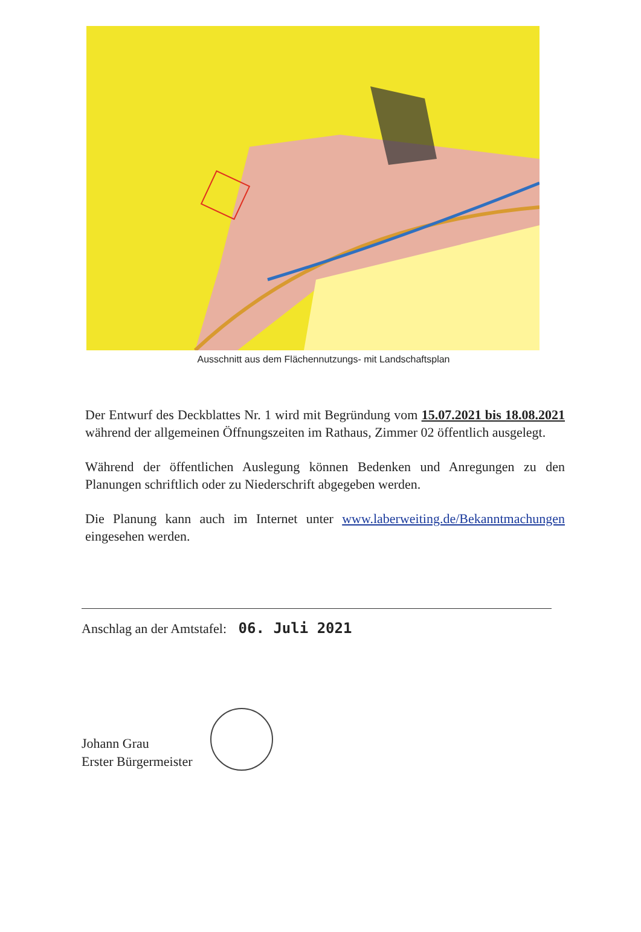Ausschnitt aus dem Flächennutzungs- mit Landschaftsplan
Der Entwurf des Deckblattes Nr. 1 wird mit Begründung vom 15.07.2021 bis 18.08.2021 während der allgemeinen Öffnungszeiten im Rathaus, Zimmer 02 öffentlich ausgelegt.
Während der öffentlichen Auslegung können Bedenken und Anregungen zu den Planungen schriftlich oder zu Niederschrift abgegeben werden.
Die Planung kann auch im Internet unter www.laberweiting.de/Bekanntmachungen eingesehen werden.
Anschlag an der Amtstafel: 06. Juli 2021
Johann Grau
Erster Bürgermeister